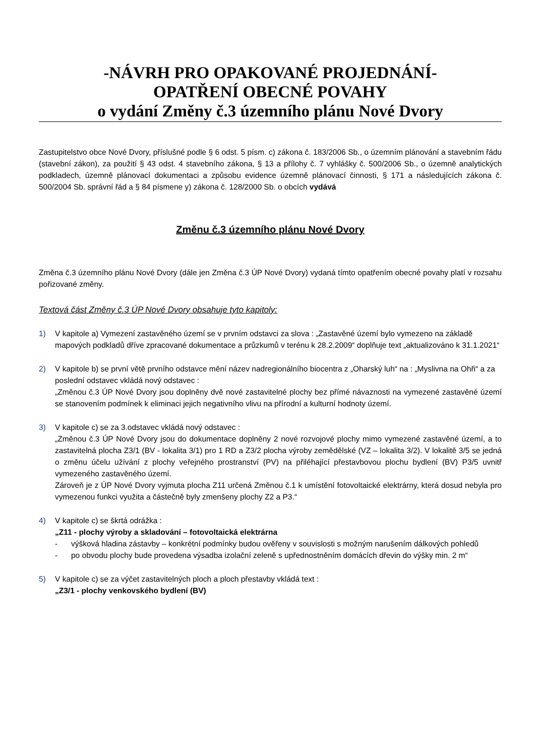-NÁVRH PRO OPAKOVANÉ PROJEDNÁNÍ-
OPATŘENÍ OBECNÉ POVAHY
o vydání Změny č.3 územního plánu Nové Dvory
Zastupitelstvo obce Nové Dvory, příslušné podle § 6 odst. 5 písm. c) zákona č. 183/2006 Sb., o územním plánování a stavebním řádu (stavební zákon), za použití § 43 odst. 4 stavebního zákona, § 13 a přílohy č. 7 vyhlášky č. 500/2006 Sb., o územně analytických podkladech, územně plánovací dokumentaci a způsobu evidence územně plánovací činnosti, § 171 a následujících zákona č. 500/2004 Sb. správní řád a § 84 písmene y) zákona č. 128/2000 Sb. o obcích vydává
Změnu č.3 územního plánu Nové Dvory
Změna č.3 územního plánu Nové Dvory (dále jen Změna č.3 ÚP Nové Dvory) vydaná tímto opatřením obecné povahy platí v rozsahu pořizované změny.
Textová část Změny č.3 ÚP Nové Dvory obsahuje tyto kapitoly:
1) V kapitole a) Vymezení zastavěného území se v prvním odstavci za slova : „Zastavěné území bylo vymezeno na základě mapových podkladů dříve zpracované dokumentace a průzkumů v terénu k 28.2.2009“ doplňuje text „aktualizováno k 31.1.2021“
2) V kapitole b) se první větě prvního odstavce mění název nadregionálního biocentra z „Oharský luh“ na : „Myslivna na Ohři“ a za poslední odstavec vkládá nový odstavec :
„Změnou č.3 ÚP Nové Dvory jsou doplněny dvě nové zastavitelné plochy bez přímé návaznosti na vymezené zastavěné území se stanovením podmínek k eliminaci jejich negativního vlivu na přírodní a kulturní hodnoty území.
3) V kapitole c) se za 3.odstavec vkládá nový odstavec :
„Změnou č.3 ÚP Nové Dvory jsou do dokumentace doplněny 2 nové rozvojové plochy mimo vymezené zastavěné území, a to zastavitelná plocha Z3/1 (BV - lokalita 3/1) pro 1 RD a Z3/2 plocha výroby zemědělské (VZ – lokalita 3/2). V lokalitě 3/5 se jedná o změnu účelu užívání z plochy veřejného prostranství (PV) na přiléhající přestavbovou plochu bydlení (BV) P3/5 uvnitř vymezeného zastavěného území.
Zároveň je z ÚP Nové Dvory vyjmuta plocha Z11 určená Změnou č.1 k umístění fotovoltaické elektrárny, která dosud nebyla pro vymezenou funkci využita a částečně byly zmenšeny plochy Z2 a P3.“
4) V kapitole c) se škrtá odrážka :
„Z11 - plochy výroby a skladování – fotovoltaická elektrárna
- výšková hladina zástavby – konkrétní podmínky budou ověřeny v souvislosti s možným narušením dálkových pohledů
- po obvodu plochy bude provedena výsadba izolační zeleně s upřednostněním domácích dřevin do výšky min. 2 m“
5) V kapitole c) se za výčet zastavitelných ploch a ploch přestavby vkládá text :
„Z3/1 - plochy venkovského bydlení (BV)